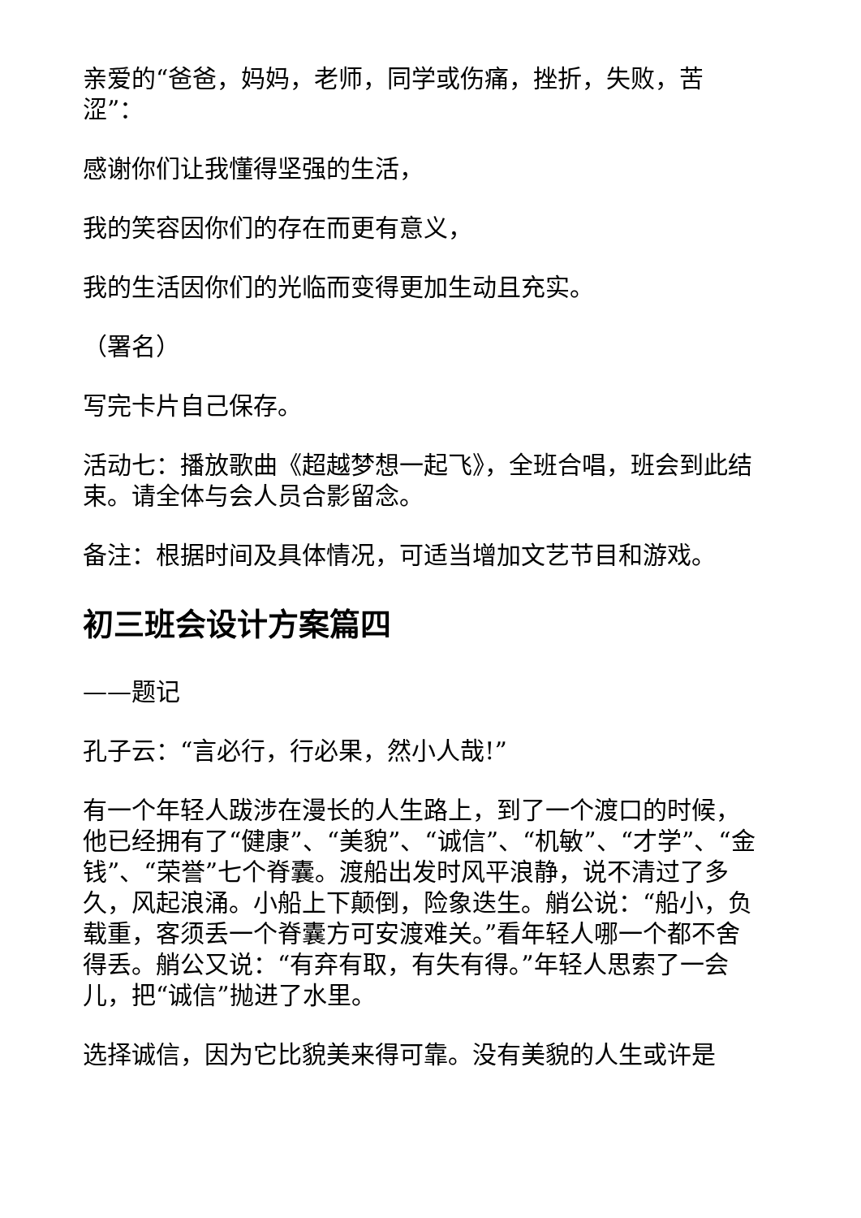亲爱的“爸爸，妈妈，老师，同学或伤痛，挫折，失败，苦涩”：
感谢你们让我懂得坚强的生活，
我的笑容因你们的存在而更有意义，
我的生活因你们的光临而变得更加生动且充实。
（署名）
写完卡片自己保存。
活动七：播放歌曲《超越梦想一起飞》，全班合唱，班会到此结束。请全体与会人员合影留念。
备注：根据时间及具体情况，可适当增加文艺节目和游戏。
初三班会设计方案篇四
——题记
孔子云：“言必行，行必果，然小人哉!”
有一个年轻人跋涉在漫长的人生路上，到了一个渡口的时候，他已经拥有了“健康”、“美貌”、“诚信”、“机敏”、“才学”、“金钱”、“荣誉”七个脊囊。渡船出发时风平浪静，说不清过了多久，风起浪涌。小船上下颠倒，险象迭生。艄公说：“船小，负载重，客须丢一个脊囊方可安渡难关。”看年轻人哪一个都不舍得丢。艄公又说：“有弃有取，有失有得。”年轻人思索了一会儿，把“诚信”抛进了水里。
选择诚信，因为它比貌美来得可靠。没有美貌的人生或许是